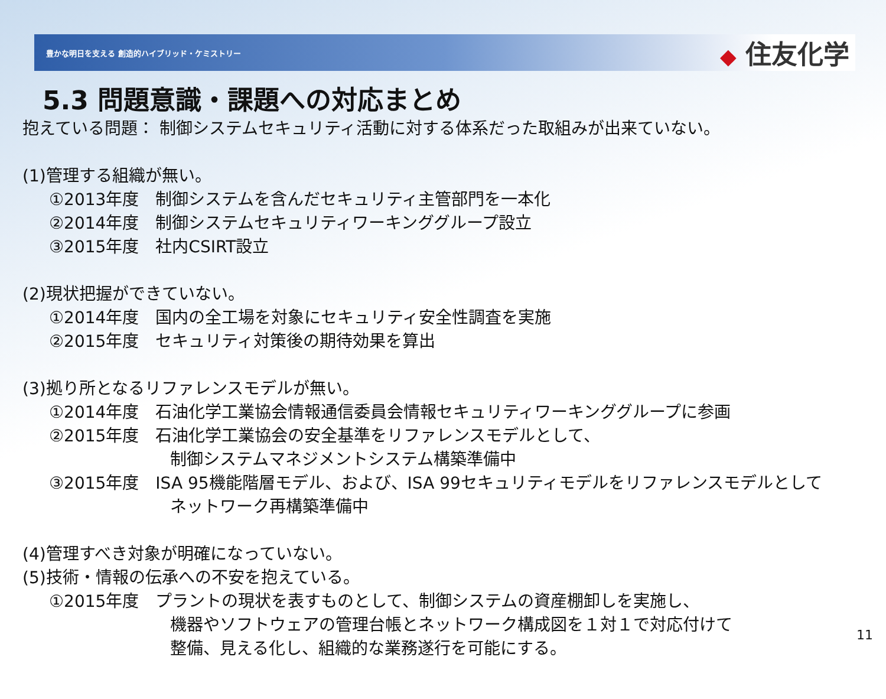豊かな明日を支える 創造的ハイブリッド・ケミストリー
◆ 住友化学
5.3 問題意識・課題への対応まとめ
抱えている問題： 制御システムセキュリティ活動に対する体系だった取組みが出来ていない。
(1)管理する組織が無い。
①2013年度　制御システムを含んだセキュリティ主管部門を一本化
②2014年度　制御システムセキュリティワーキンググループ設立
③2015年度　社内CSIRT設立
(2)現状把握ができていない。
①2014年度　国内の全工場を対象にセキュリティ安全性調査を実施
②2015年度　セキュリティ対策後の期待効果を算出
(3)拠り所となるリファレンスモデルが無い。
①2014年度　石油化学工業協会情報通信委員会情報セキュリティワーキンググループに参画
②2015年度　石油化学工業協会の安全基準をリファレンスモデルとして、
制御システムマネジメントシステム構築準備中
③2015年度　ISA 95機能階層モデル、および、ISA 99セキュリティモデルをリファレンスモデルとして
ネットワーク再構築準備中
(4)管理すべき対象が明確になっていない。
(5)技術・情報の伝承への不安を抱えている。
①2015年度　プラントの現状を表すものとして、制御システムの資産棚卸しを実施し、
機器やソフトウェアの管理台帳とネットワーク構成図を１対１で対応付けて
整備、見える化し、組織的な業務遂行を可能にする。
11